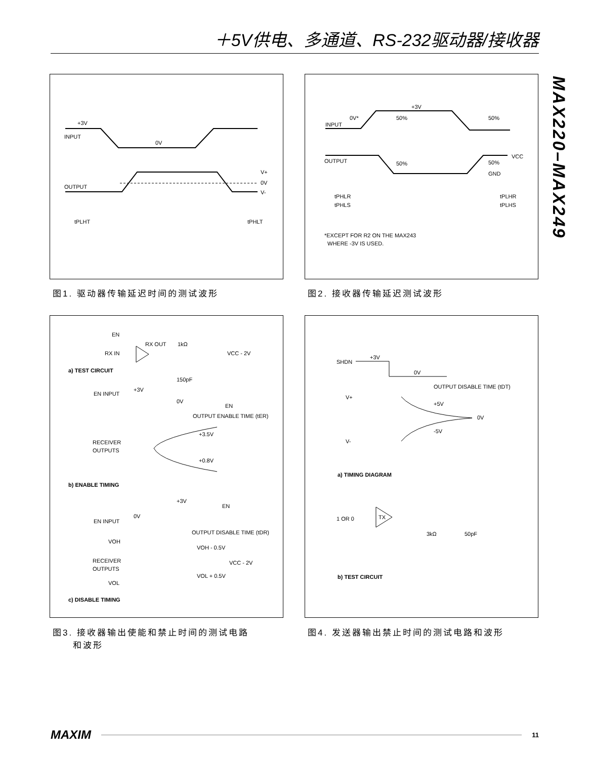＋5V供电、多通道、RS-232驱动器/接收器
MAX220–MAX249
+3V
INPUT
0V
OUTPUT
V+
0V
V-
tPLHT
tPHLT
图1. 驱动器传输延迟时间的测试波形
+3V
0V*
50%
50%
INPUT
OUTPUT
VCC
50%
50%
GND
tPHLR
tPHLS
tPLHR
tPLHS
*EXCEPT FOR R2 ON THE MAX243
WHERE -3V IS USED.
图2. 接收器传输延迟测试波形
EN
RX OUT
1kΩ
RX IN
VCC - 2V
a) TEST CIRCUIT
150pF
EN INPUT
+3V
0V
EN
OUTPUT ENABLE TIME (tER)
+3.5V
RECEIVER
OUTPUTS
+0.8V
b) ENABLE TIMING
+3V
EN
EN INPUT
0V
OUTPUT DISABLE TIME (tDR)
VOH
VOH - 0.5V
RECEIVER
OUTPUTS
VCC - 2V
VOL + 0.5V
VOL
c) DISABLE TIMING
图3. 接收器输出使能和禁止时间的测试电路
　　和波形
SHDN
+3V
0V
OUTPUT DISABLE TIME (tDT)
V+
+5V
0V
-5V
V-
a) TIMING DIAGRAM
1 OR 0
TX
3kΩ
50pF
b) TEST CIRCUIT
图4. 发送器输出禁止时间的测试电路和波形
MAXIM 11